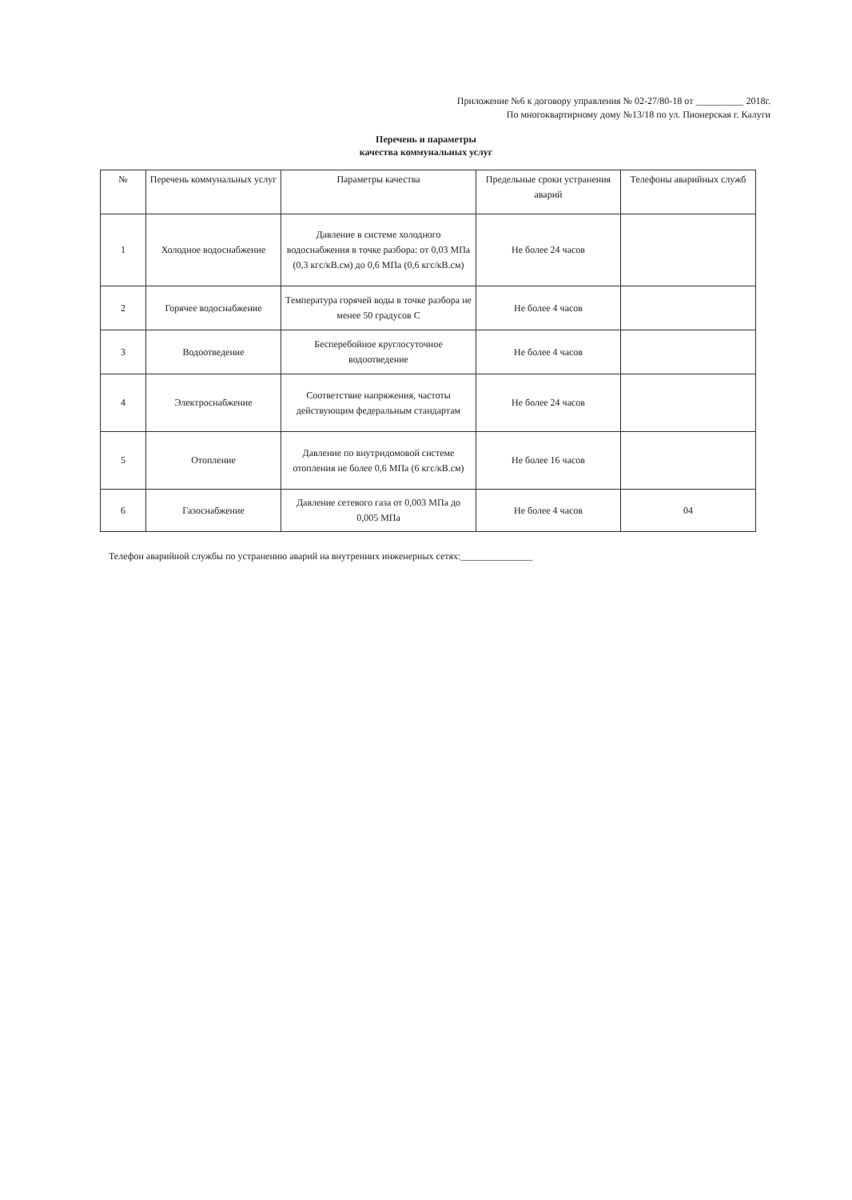Приложение №6 к договору управления № 02-27/80-18 от __________ 2018г.
По многоквартирному дому №13/18 по ул. Пионерская г. Калуги
Перечень и параметры
качества коммунальных услуг
| № | Перечень коммунальных услуг | Параметры качества | Предельные сроки устранения аварий | Телефоны аварийных служб |
| --- | --- | --- | --- | --- |
| 1 | Холодное водоснабжение | Давление в системе холодного водоснабжения в точке разбора: от 0,03 МПа (0,3 кгс/кВ.см) до 0,6 МПа (0,6 кгс/кВ.см) | Не более 24 часов | |
| 2 | Горячее водоснабжение | Температура горячей воды в точке разбора не менее 50 градусов С | Не более 4 часов | |
| 3 | Водоотведение | Бесперебойное круглосуточное водоотведение | Не более 4 часов | |
| 4 | Электроснабжение | Соответствие напряжения, частоты действующим федеральным стандартам | Не более 24 часов | |
| 5 | Отопление | Давление по внутридомовой системе отопления не более 0,6 МПа (6 кгс/кВ.см) | Не более 16 часов | |
| 6 | Газоснабжение | Давление сетевого газа от 0,003 МПа до 0,005 МПа | Не более 4 часов | 04 |
Телефон аварийной службы по устранению аварий на внутренних инженерных сетях:_______________